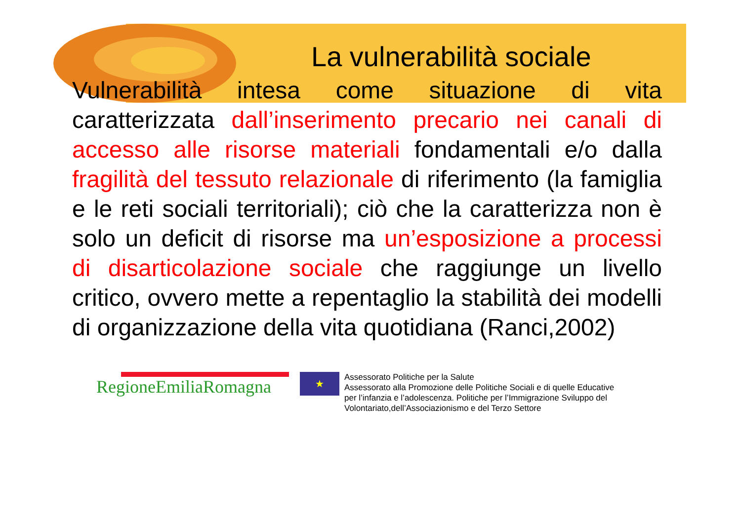La vulnerabilità sociale
Vulnerabilità intesa come situazione di vita caratterizzata dall’inserimento precario nei canali di accesso alle risorse materiali fondamentali e/o dalla fragilità del tessuto relazionale di riferimento (la famiglia e le reti sociali territoriali); ciò che la caratterizza non è solo un deficit di risorse ma un’esposizione a processi di disarticolazione sociale che raggiunge un livello critico, ovvero mette a repentaglio la stabilità dei modelli di organizzazione della vita quotidiana (Ranci,2002)
RegioneEmiliaRomagna
★
Assessorato Politiche per la Salute
Assessorato alla Promozione delle Politiche Sociali e di quelle Educative
per l’infanzia e l’adolescenza. Politiche per l’Immigrazione Sviluppo del
Volontariato,dell’Associazionismo e del Terzo Settore